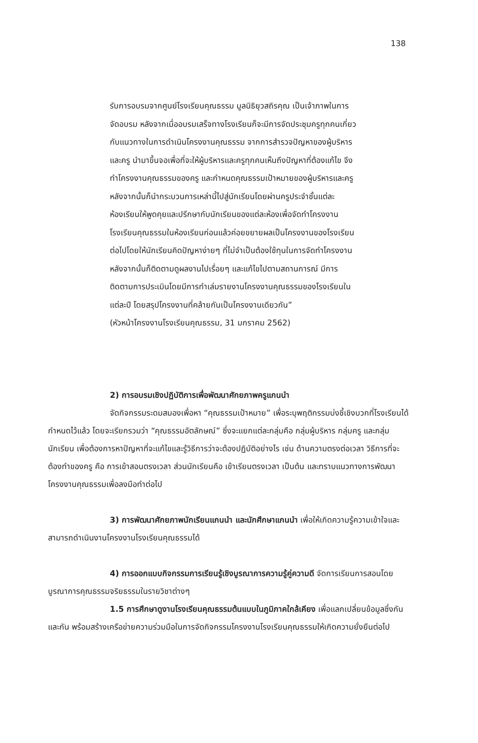138
รับการอบรมจากศูนย์โรงเรียนคุณธรรม มูลนิธิยุวสถิรคุณ เป็นเจ้าภาพในการจัดอบรม หลังจากเมื่ออบรมเสร็จทางโรงเรียนก็จะมีการจัดประชุมครูทุกคนเกี่ยวกับแนวทางในการดำเนินโครงงานคุณธรรม จากการสำรวจปัญหาของผู้บริหาร และครู นำมาขึ้นจอเพื่อที่จะให้ผู้บริหารและครูทุกคนเห็นถึงปัญหาที่ต้องแก้ไข จึงทำโครงงานคุณธรรมของครู และกำหนดคุณธรรมเป้าหมายของผู้บริหารและครู หลังจากนั้นก็นำกระบวนการเหล่านี้ไปสู่นักเรียนโดยผ่านครูประจำชั้นแต่ละห้องเรียนให้พูดคุยและปรึกษากับนักเรียนของแต่ละห้องเพื่อจัดทำโครงงานโรงเรียนคุณธรรมในห้องเรียนก่อนแล้วค่อยขยายผลเป็นโครงงานของโรงเรียนต่อไปโดยให้นักเรียนคิดปัญหาง่ายๆ ที่ไม่จำเป็นต้องใช้ทุนในการจัดทำโครงงาน หลังจากนั้นก็ติดตามดูผลงานไปเรื่อยๆ และแก้ไขไปตามสถานการณ์ มีการติดตามการประเมินโดยมีการทำเล่มรายงานโครงงานคุณธรรมของโรงเรียนในแต่ละปี โดยสรุปโครงงานที่คล้ายกันเป็นโครงงานเดียวกัน”
(หัวหน้าโครงงานโรงเรียนคุณธรรม, 31 มกราคม 2562)
2) การอบรมเชิงปฏิบัติการเพื่อพัฒนาศักยภาพครูแกนนำ
จัดกิจกรรมระดมสมองเพื่อหา “คุณธรรมเป้าหมาย” เพื่อระบุพฤติกรรมบ่งชี้เชิงบวกที่โรงเรียนได้กำหนดไว้แล้ว โดยจะเรียกรวมว่า “คุณธรรมอัตลักษณ์” ซึ่งจะแยกแต่ละกลุ่มคือ กลุ่มผู้บริหาร กลุ่มครู และกลุ่มนักเรียน เพื่อต้องการหาปัญหาที่จะแก้ไขและรู้วิธีการว่าจะต้องปฏิบัติอย่างไร เช่น ด้านความตรงต่อเวลา วิธีการที่จะต้องทำของครู คือ การเข้าสอนตรงเวลา ส่วนนักเรียนคือ เข้าเรียนตรงเวลา เป็นต้น และทราบแนวทางการพัฒนาโครงงานคุณธรรมเพื่อลงมือทำต่อไป
3) การพัฒนาศักยภาพนักเรียนแกนนำ และนักศึกษาแกนนำ เพื่อให้เกิดความรู้ความเข้าใจและสามารถดำเนินงานโครงงานโรงเรียนคุณธรรมได้
4) การออกแบบกิจกรรมการเรียนรู้เชิงบูรณาการความรู้คู่ความดี จัดการเรียนการสอนโดยบูรณาการคุณธรรมจริยธรรมในรายวิชาต่างๆ
1.5 การศึกษาดูงานโรงเรียนคุณธรรมต้นแบบในภูมิภาคใกล้เคียง เพื่อแลกเปลี่ยนข้อมูลซึ่งกันและกัน พร้อมสร้างเครือข่ายความร่วมมือในการจัดกิจกรรมโครงงานโรงเรียนคุณธรรมให้เกิดความยั่งยืนต่อไป